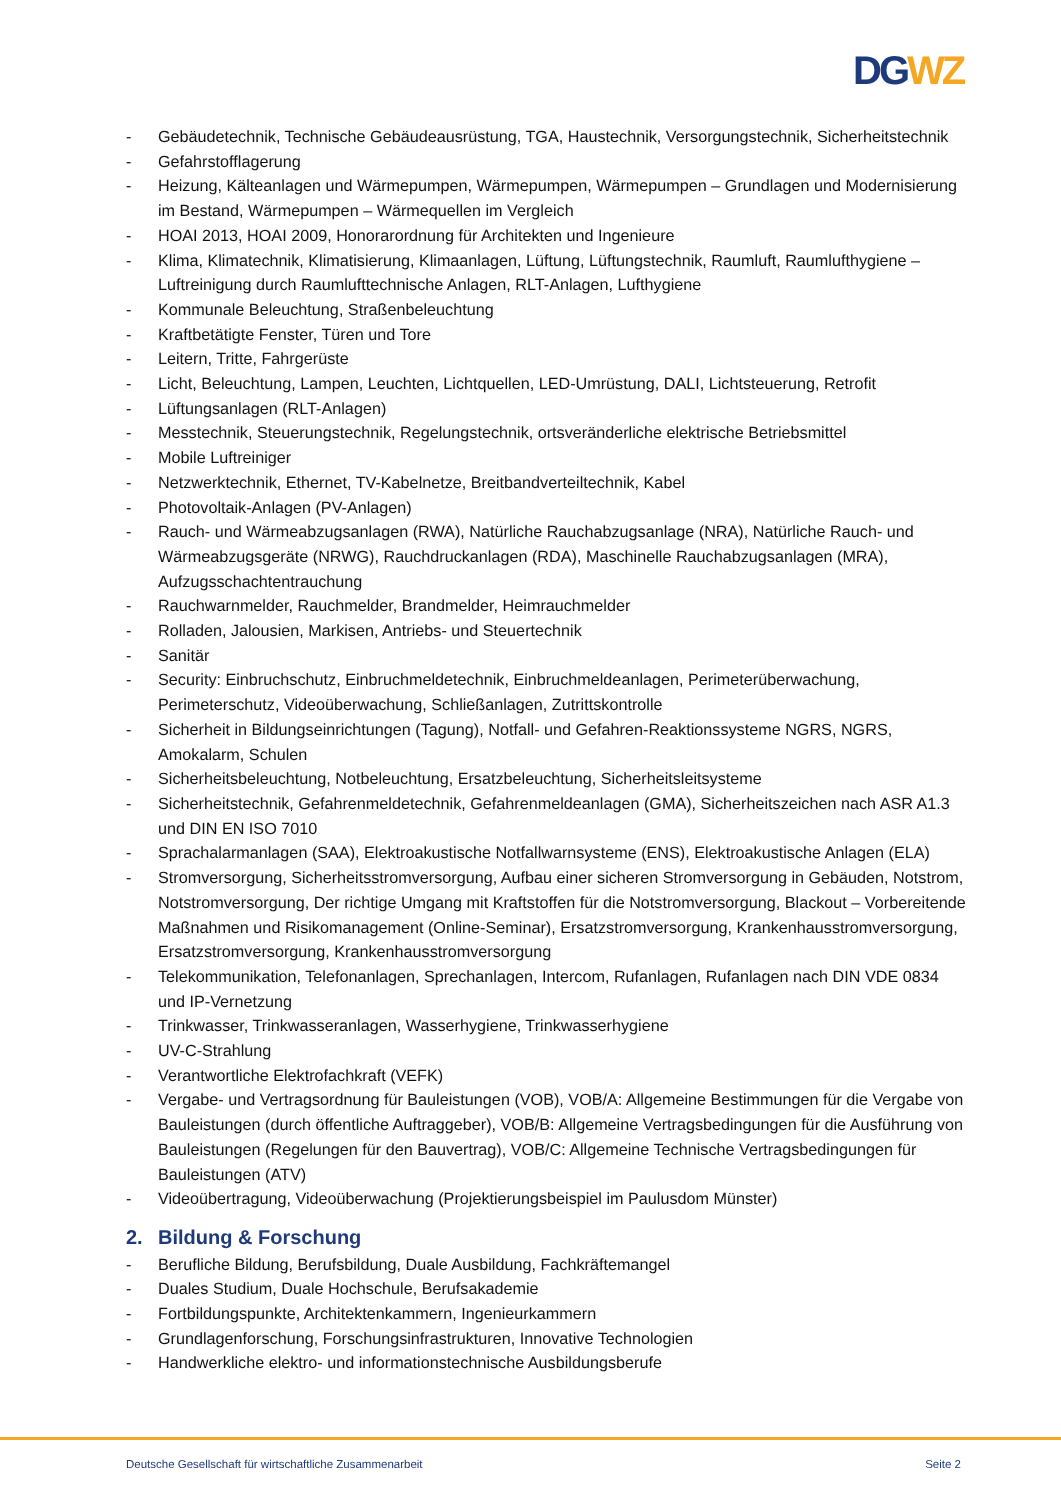DG WZ
- Gebäudetechnik, Technische Gebäudeausrüstung, TGA, Haustechnik, Versorgungstechnik, Sicherheitstechnik
- Gefahrstofflagerung
- Heizung, Kälteanlagen und Wärmepumpen, Wärmepumpen, Wärmepumpen – Grundlagen und Modernisierung im Bestand, Wärmepumpen – Wärmequellen im Vergleich
- HOAI 2013, HOAI 2009, Honorarordnung für Architekten und Ingenieure
- Klima, Klimatechnik, Klimatisierung, Klimaanlagen, Lüftung, Lüftungstechnik, Raumluft, Raumlufthygiene – Luftreinigung durch Raumlufttechnische Anlagen, RLT-Anlagen, Lufthygiene
- Kommunale Beleuchtung, Straßenbeleuchtung
- Kraftbetätigte Fenster, Türen und Tore
- Leitern, Tritte, Fahrgerüste
- Licht, Beleuchtung, Lampen, Leuchten, Lichtquellen, LED-Umrüstung, DALI, Lichtsteuerung, Retrofit
- Lüftungsanlagen (RLT-Anlagen)
- Messtechnik, Steuerungstechnik, Regelungstechnik, ortsveränderliche elektrische Betriebsmittel
- Mobile Luftreiniger
- Netzwerktechnik, Ethernet, TV-Kabelnetze, Breitbandverteiltechnik, Kabel
- Photovoltaik-Anlagen (PV-Anlagen)
- Rauch- und Wärmeabzugsanlagen (RWA), Natürliche Rauchabzugsanlage (NRA), Natürliche Rauch- und Wärmeabzugsgeräte (NRWG), Rauchdruckanlagen (RDA), Maschinelle Rauchabzugsanlagen (MRA), Aufzugsschachtentrauchung
- Rauchwarnmelder, Rauchmelder, Brandmelder, Heimrauchmelder
- Rolladen, Jalousien, Markisen, Antriebs- und Steuertechnik
- Sanitär
- Security: Einbruchschutz, Einbruchmeldetechnik, Einbruchmeldeanlagen, Perimeterüberwachung, Perimeterschutz, Videoüberwachung, Schließanlagen, Zutrittskontrolle
- Sicherheit in Bildungseinrichtungen (Tagung), Notfall- und Gefahren-Reaktionssysteme NGRS, NGRS, Amokalarm, Schulen
- Sicherheitsbeleuchtung, Notbeleuchtung, Ersatzbeleuchtung, Sicherheitsleitsysteme
- Sicherheitstechnik, Gefahrenmeldetechnik, Gefahrenmeldeanlagen (GMA), Sicherheitszeichen nach ASR A1.3 und DIN EN ISO 7010
- Sprachalarmanlagen (SAA), Elektroakustische Notfallwarnsysteme (ENS), Elektroakustische Anlagen (ELA)
- Stromversorgung, Sicherheitsstromversorgung, Aufbau einer sicheren Stromversorgung in Gebäuden, Notstrom, Notstromversorgung, Der richtige Umgang mit Kraftstoffen für die Notstromversorgung, Blackout – Vorbereitende Maßnahmen und Risikomanagement (Online-Seminar), Ersatzstromversorgung, Krankenhausstromversorgung, Ersatzstromversorgung, Krankenhausstromversorgung
- Telekommunikation, Telefonanlagen, Sprechanlagen, Intercom, Rufanlagen, Rufanlagen nach DIN VDE 0834 und IP-Vernetzung
- Trinkwasser, Trinkwasseranlagen, Wasserhygiene, Trinkwasserhygiene
- UV-C-Strahlung
- Verantwortliche Elektrofachkraft (VEFK)
- Vergabe- und Vertragsordnung für Bauleistungen (VOB), VOB/A: Allgemeine Bestimmungen für die Vergabe von Bauleistungen (durch öffentliche Auftraggeber), VOB/B: Allgemeine Vertragsbedingungen für die Ausführung von Bauleistungen (Regelungen für den Bauvertrag), VOB/C: Allgemeine Technische Vertragsbedingungen für Bauleistungen (ATV)
- Videoübertragung, Videoüberwachung (Projektierungsbeispiel im Paulusdom Münster)
2. Bildung & Forschung
- Berufliche Bildung, Berufsbildung, Duale Ausbildung, Fachkräftemangel
- Duales Studium, Duale Hochschule, Berufsakademie
- Fortbildungspunkte, Architektenkammern, Ingenieurkammern
- Grundlagenforschung, Forschungsinfrastrukturen, Innovative Technologien
- Handwerkliche elektro- und informationstechnische Ausbildungsberufe
Deutsche Gesellschaft für wirtschaftliche Zusammenarbeit Seite 2